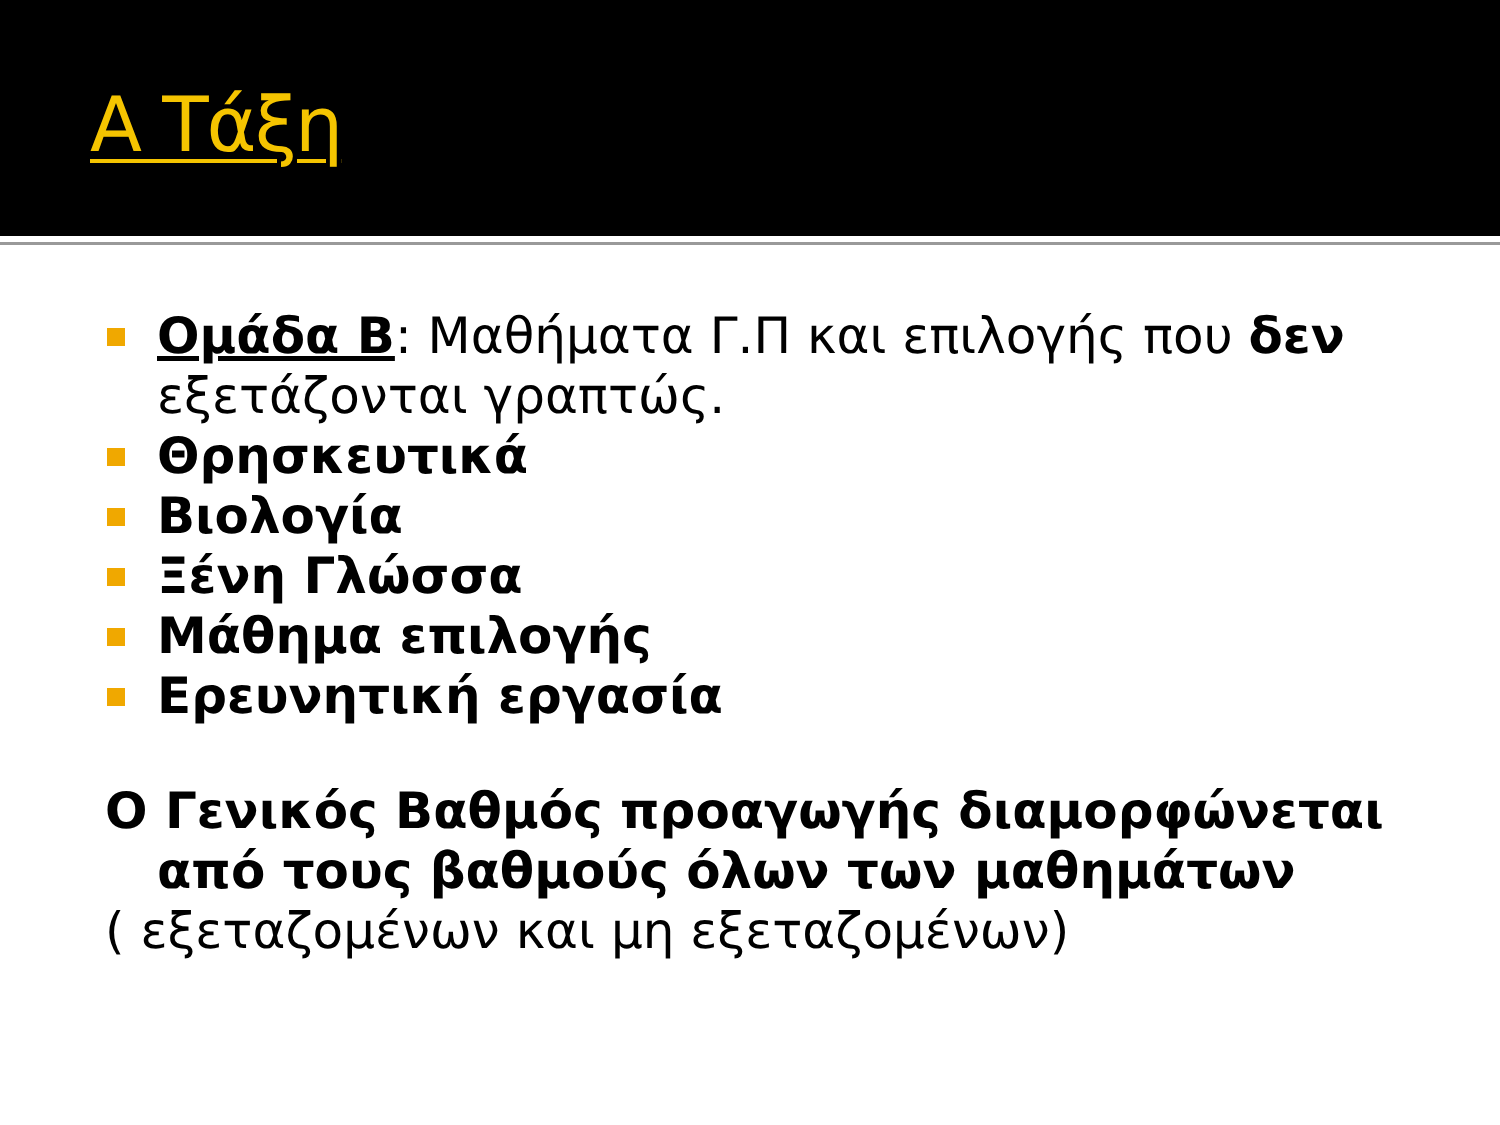Α Τάξη
Ομάδα Β: Μαθήματα Γ.Π και επιλογής που δεν εξετάζονται γραπτώς.
Θρησκευτικά
Βιολογία
Ξένη Γλώσσα
Μάθημα επιλογής
Ερευνητική εργασία
Ο Γενικός Βαθμός προαγωγής διαμορφώνεται
από τους βαθμούς όλων των μαθημάτων
( εξεταζομένων και μη εξεταζομένων)